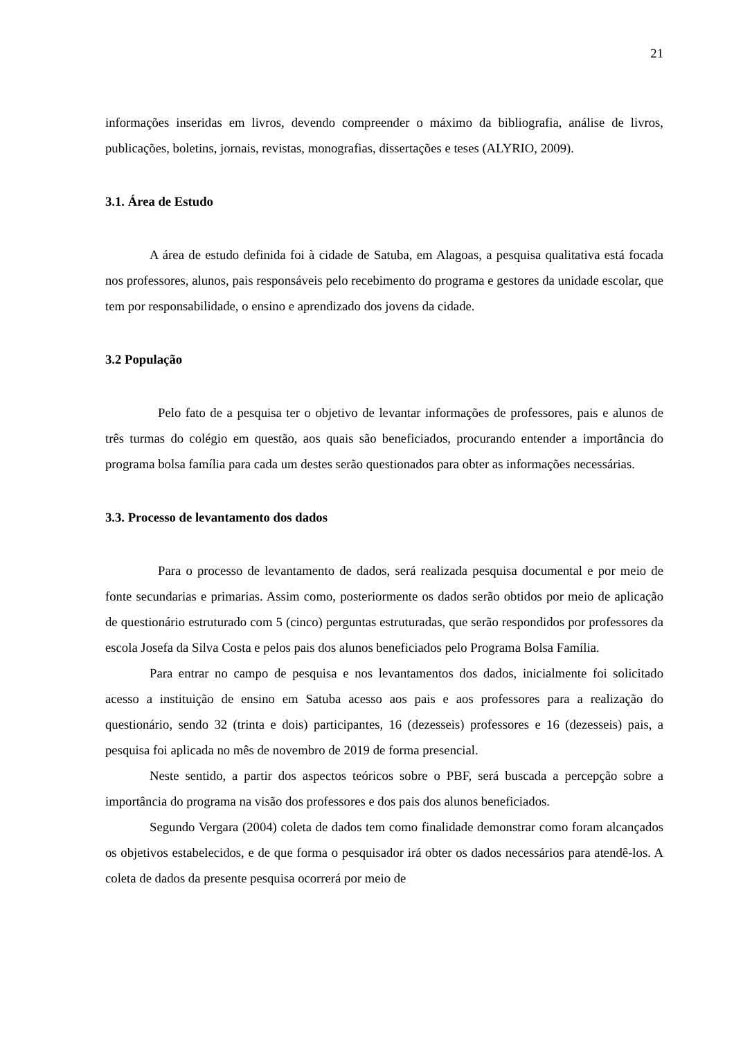21
informações inseridas em livros, devendo compreender o máximo da bibliografia, análise de livros, publicações, boletins, jornais, revistas, monografias, dissertações e teses (ALYRIO, 2009).
3.1. Área de Estudo
A área de estudo definida foi à cidade de Satuba, em Alagoas, a pesquisa qualitativa está focada nos professores, alunos, pais responsáveis pelo recebimento do programa e gestores da unidade escolar, que tem por responsabilidade, o ensino e aprendizado dos jovens da cidade.
3.2 População
Pelo fato de a pesquisa ter o objetivo de levantar informações de professores, pais e alunos de três turmas do colégio em questão, aos quais são beneficiados, procurando entender a importância do programa bolsa família para cada um destes serão questionados para obter as informações necessárias.
3.3. Processo de levantamento dos dados
Para o processo de levantamento de dados, será realizada pesquisa documental e por meio de fonte secundarias e primarias. Assim como, posteriormente os dados serão obtidos por meio de aplicação de questionário estruturado com 5 (cinco) perguntas estruturadas, que serão respondidos por professores da escola Josefa da Silva Costa e pelos pais dos alunos beneficiados pelo Programa Bolsa Família.
Para entrar no campo de pesquisa e nos levantamentos dos dados, inicialmente foi solicitado acesso a instituição de ensino em Satuba acesso aos pais e aos professores para a realização do questionário, sendo 32 (trinta e dois) participantes, 16 (dezesseis) professores e 16 (dezesseis) pais, a pesquisa foi aplicada no mês de novembro de 2019 de forma presencial.
Neste sentido, a partir dos aspectos teóricos sobre o PBF, será buscada a percepção sobre a importância do programa na visão dos professores e dos pais dos alunos beneficiados.
Segundo Vergara (2004) coleta de dados tem como finalidade demonstrar como foram alcançados os objetivos estabelecidos, e de que forma o pesquisador irá obter os dados necessários para atendê-los. A coleta de dados da presente pesquisa ocorrerá por meio de